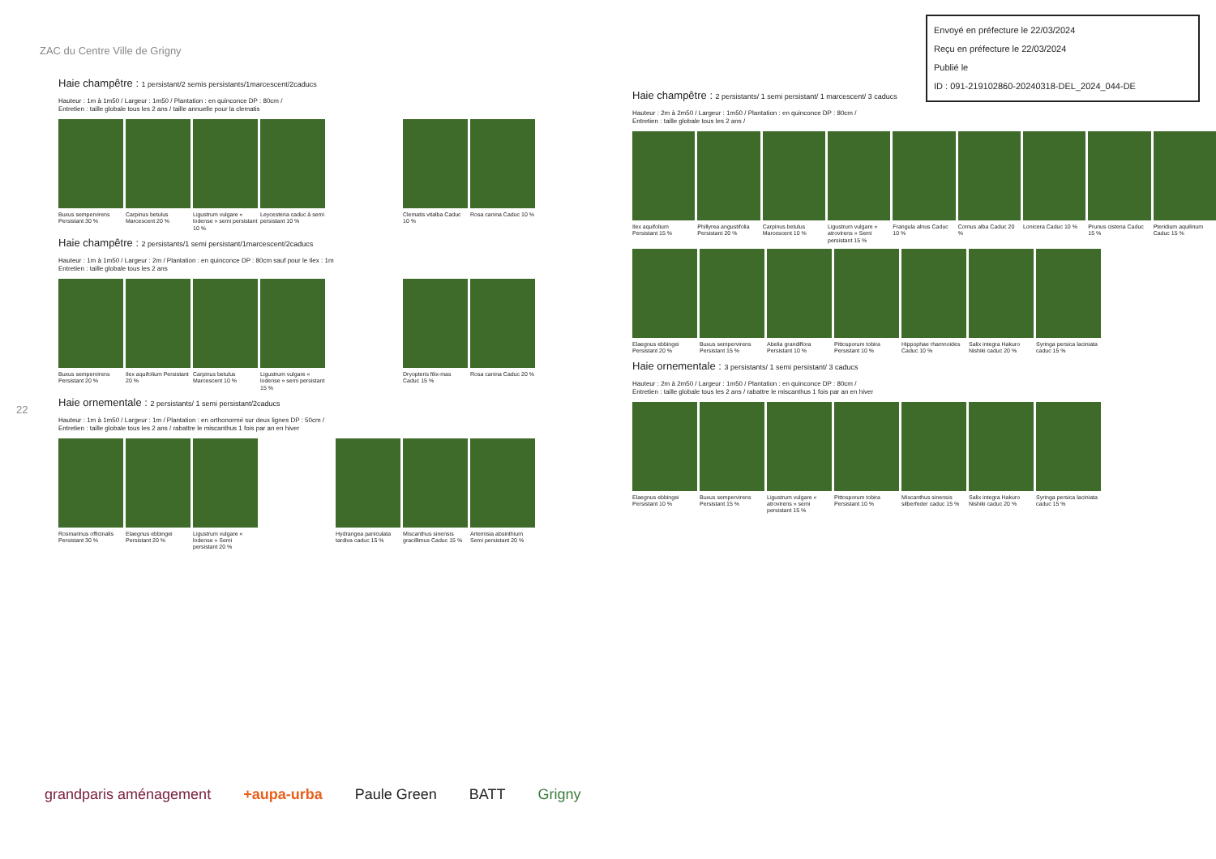ZAC du Centre Ville de Grigny
Envoyé en préfecture le 22/03/2024
Reçu en préfecture le 22/03/2024
Publié le
ID : 091-219102860-20240318-DEL_2024_044-DE
22
Haie champêtre : 1 persistant/2 semis persistants/1marcescent/2caducs
Hauteur : 1m à 1m50 / Largeur : 1m50 / Plantation : en quinconce DP : 80cm /
Entretien : taille globale tous les 2 ans / taille annuelle pour la clematis
Buxus sempervirens Persistant 30 %
Carpinus betulus Marcescent 20 %
Ligustrum vulgare « lodense » semi persistant 10 %
Leycesteria caduc à semi persistant 10 %
Clematis vitalba Caduc 10 %
Rosa canina Caduc 10 %
Haie champêtre : 2 persistants/1 semi persistant/1marcescent/2caducs
Hauteur : 1m à 1m50 / Largeur : 2m / Plantation : en quinconce DP : 80cm sauf pour le Ilex : 1m
Entretien : taille globale tous les 2 ans
Buxus sempervirens Persistant 20 %
Ilex aquifolium Persistant 20 %
Carpinus betulus Marcescent 10 %
Ligustrum vulgare « lodense » semi persistant 15 %
Dryopteris filix-mas Caduc 15 %
Rosa canina Caduc 20 %
Haie ornementale : 2 persistants/ 1 semi persistant/2caducs
Hauteur : 1m à 1m50 / Largeur : 1m / Plantation : en orthonormé sur deux lignes DP : 50cm /
Entretien : taille globale tous les 2 ans / rabattre le miscanthus 1 fois par an en hiver
Rosmarinus officinalis Persistant 30 %
Elaegnus ebbingei Persistant 20 %
Ligustrum vulgare « lodense » Semi persistant 20 %
Hydrangea paniculata tardiva caduc 15 %
Miscanthus sinensis gracillimus Caduc 15 %
Artemisia absinthium Semi persistant 20 %
Haie champêtre : 2 persistants/ 1 semi persistant/ 1 marcescent/ 3 caducs
Hauteur : 2m à 2m50 / Largeur : 1m50 / Plantation : en quinconce DP : 80cm /
Entretien : taille globale tous les 2 ans /
Ilex aquifolium Persistant 15 %
Phillyrea angustifolia Persistant 20 %
Carpinus betulus Marcescent 10 %
Ligustrum vulgare « atrovirens » Semi persistant 15 %
Frangula alnus Caduc 10 %
Cornus alba Caduc 20 %
Lonicera Caduc 10 % Prunus cistena Caduc 15 %
Pteridium aquilinum Caduc 15 %
Elaegnus ebbingei Persistant 20 %
Buxus sempervirens Persistant 15 %
Abelia grandiflora Persistant 10 %
Pittosporum tobira Persistant 10 %
Hippophae rhamnoides Caduc 10 %
Salix integra Hakuro Nishiki caduc 20 %
Syringa persica laciniata caduc 15 %
Haie ornementale : 3 persistants/ 1 semi persistant/ 3 caducs
Hauteur : 2m à 2m50 / Largeur : 1m50 / Plantation : en quinconce DP : 80cm /
Entretien : taille globale tous les 2 ans / rabattre le miscanthus 1 fois par an en hiver
Elaegnus ebbingei Persistant 10 %
Buxus sempervirens Persistant 15 %
Ligustrum vulgare « atrovirens » semi persistant 15 %
Pittosporum tobira Persistant 10 %
Miscanthus sinensis silberfeder caduc 15 %
Salix integra Hakuro Nishiki caduc 20 %
Syringa persica laciniata caduc 15 %
grandparis aménagement +aupa-urba Paule Green BATT Grigny